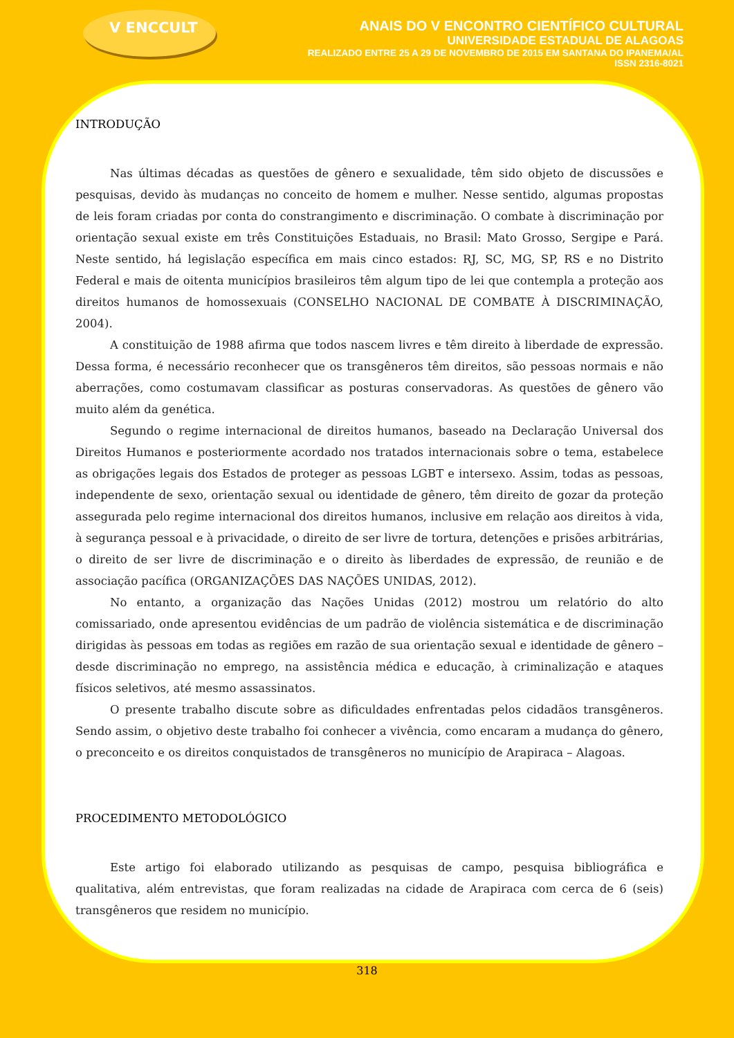V ENCCULT
ANAIS DO V ENCONTRO CIENTÍFICO CULTURAL
UNIVERSIDADE ESTADUAL DE ALAGOAS
REALIZADO ENTRE 25 A 29 DE NOVEMBRO DE 2015 EM SANTANA DO IPANEMA/AL
ISSN 2316-8021
INTRODUÇÃO
Nas últimas décadas as questões de gênero e sexualidade, têm sido objeto de discussões e pesquisas, devido às mudanças no conceito de homem e mulher. Nesse sentido, algumas propostas de leis foram criadas por conta do constrangimento e discriminação. O combate à discriminação por orientação sexual existe em três Constituições Estaduais, no Brasil: Mato Grosso, Sergipe e Pará. Neste sentido, há legislação específica em mais cinco estados: RJ, SC, MG, SP, RS e no Distrito Federal e mais de oitenta municípios brasileiros têm algum tipo de lei que contempla a proteção aos direitos humanos de homossexuais (CONSELHO NACIONAL DE COMBATE À DISCRIMINAÇÃO, 2004).
A constituição de 1988 afirma que todos nascem livres e têm direito à liberdade de expressão. Dessa forma, é necessário reconhecer que os transgêneros têm direitos, são pessoas normais e não aberrações, como costumavam classificar as posturas conservadoras. As questões de gênero vão muito além da genética.
Segundo o regime internacional de direitos humanos, baseado na Declaração Universal dos Direitos Humanos e posteriormente acordado nos tratados internacionais sobre o tema, estabelece as obrigações legais dos Estados de proteger as pessoas LGBT e intersexo. Assim, todas as pessoas, independente de sexo, orientação sexual ou identidade de gênero, têm direito de gozar da proteção assegurada pelo regime internacional dos direitos humanos, inclusive em relação aos direitos à vida, à segurança pessoal e à privacidade, o direito de ser livre de tortura, detenções e prisões arbitrárias, o direito de ser livre de discriminação e o direito às liberdades de expressão, de reunião e de associação pacífica (ORGANIZAÇÕES DAS NAÇÕES UNIDAS, 2012).
No entanto, a organização das Nações Unidas (2012) mostrou um relatório do alto comissariado, onde apresentou evidências de um padrão de violência sistemática e de discriminação dirigidas às pessoas em todas as regiões em razão de sua orientação sexual e identidade de gênero – desde discriminação no emprego, na assistência médica e educação, à criminalização e ataques físicos seletivos, até mesmo assassinatos.
O presente trabalho discute sobre as dificuldades enfrentadas pelos cidadãos transgêneros. Sendo assim, o objetivo deste trabalho foi conhecer a vivência, como encaram a mudança do gênero, o preconceito e os direitos conquistados de transgêneros no município de Arapiraca – Alagoas.
PROCEDIMENTO METODOLÓGICO
Este artigo foi elaborado utilizando as pesquisas de campo, pesquisa bibliográfica e qualitativa, além entrevistas, que foram realizadas na cidade de Arapiraca com cerca de 6 (seis) transgêneros que residem no município.
318